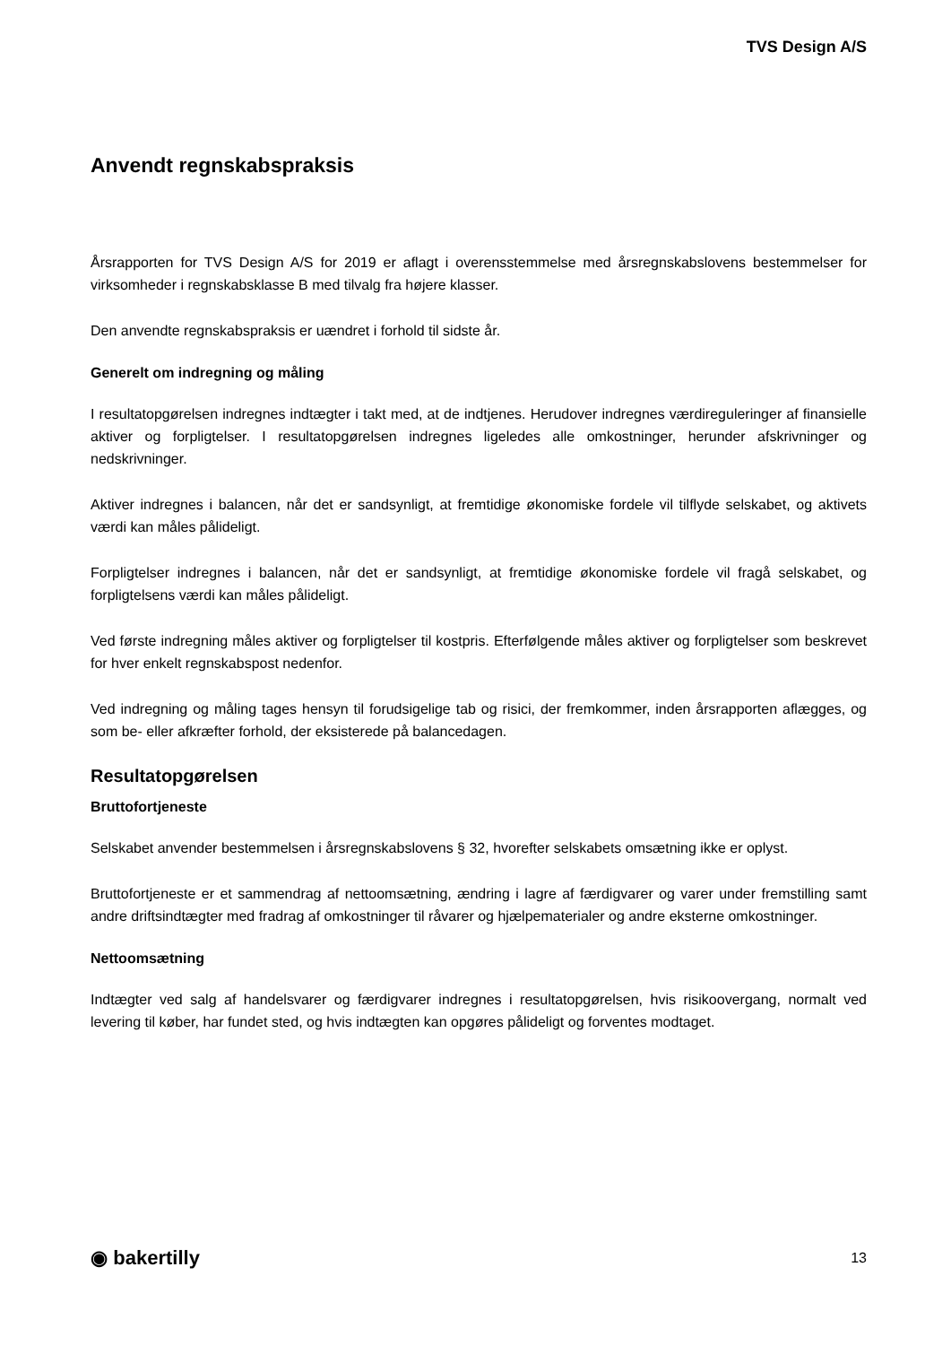TVS Design A/S
Anvendt regnskabspraksis
Årsrapporten for TVS Design A/S for 2019 er aflagt i overensstemmelse med årsregnskabslovens bestemmelser for virksomheder i regnskabsklasse B med tilvalg fra højere klasser.
Den anvendte regnskabspraksis er uændret i forhold til sidste år.
Generelt om indregning og måling
I resultatopgørelsen indregnes indtægter i takt med, at de indtjenes. Herudover indregnes værdireguleringer af finansielle aktiver og forpligtelser. I resultatopgørelsen indregnes ligeledes alle omkostninger, herunder afskrivninger og nedskrivninger.
Aktiver indregnes i balancen, når det er sandsynligt, at fremtidige økonomiske fordele vil tilflyde selskabet, og aktivets værdi kan måles pålideligt.
Forpligtelser indregnes i balancen, når det er sandsynligt, at fremtidige økonomiske fordele vil fragå selskabet, og forpligtelsens værdi kan måles pålideligt.
Ved første indregning måles aktiver og forpligtelser til kostpris. Efterfølgende måles aktiver og forpligtelser som beskrevet for hver enkelt regnskabspost nedenfor.
Ved indregning og måling tages hensyn til forudsigelige tab og risici, der fremkommer, inden årsrapporten aflægges, og som be- eller afkræfter forhold, der eksisterede på balancedagen.
Resultatopgørelsen
Bruttofortjeneste
Selskabet anvender bestemmelsen i årsregnskabslovens § 32, hvorefter selskabets omsætning ikke er oplyst.
Bruttofortjeneste er et sammendrag af nettoomsætning, ændring i lagre af færdigvarer og varer under fremstilling samt andre driftsindtægter med fradrag af omkostninger til råvarer og hjælpematerialer og andre eksterne omkostninger.
Nettoomsætning
Indtægter ved salg af handelsvarer og færdigvarer indregnes i resultatopgørelsen, hvis risikoovergang, normalt ved levering til køber, har fundet sted, og hvis indtægten kan opgøres pålideligt og forventes modtaget.
◉ bakertilly 13